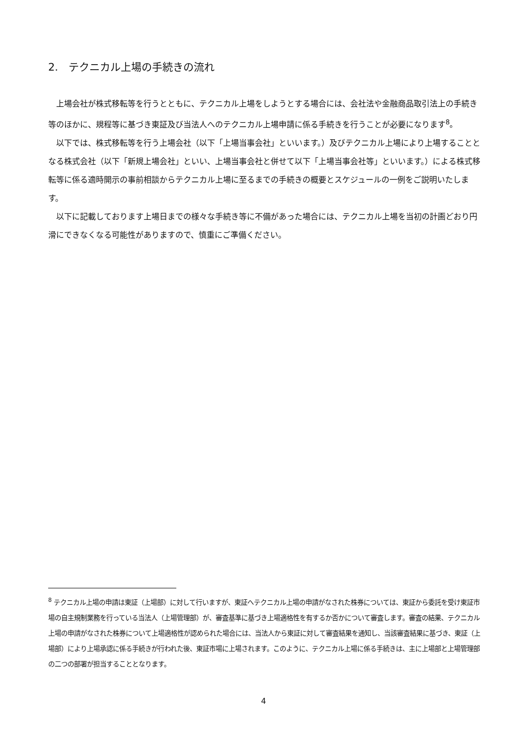2.　テクニカル上場の手続きの流れ
上場会社が株式移転等を行うとともに、テクニカル上場をしようとする場合には、会社法や金融商品取引法上の手続き等のほかに、規程等に基づき東証及び当法人へのテクニカル上場申請に係る手続きを行うことが必要になります<sup>8</sup>。
以下では、株式移転等を行う上場会社（以下「上場当事会社」といいます。）及びテクニカル上場により上場することとなる株式会社（以下「新規上場会社」といい、上場当事会社と併せて以下「上場当事会社等」といいます。）による株式移転等に係る適時開示の事前相談からテクニカル上場に至るまでの手続きの概要とスケジュールの一例をご説明いたします。
以下に記載しております上場日までの様々な手続き等に不備があった場合には、テクニカル上場を当初の計画どおり円滑にできなくなる可能性がありますので、慎重にご準備ください。
<sup>8</sup> テクニカル上場の申請は東証（上場部）に対して行いますが、東証へテクニカル上場の申請がなされた株券については、東証から委託を受け東証市場の自主規制業務を行っている当法人（上場管理部）が、審査基準に基づき上場適格性を有するか否かについて審査します。審査の結果、テクニカル上場の申請がなされた株券について上場適格性が認められた場合には、当法人から東証に対して審査結果を通知し、当該審査結果に基づき、東証（上場部）により上場承認に係る手続きが行われた後、東証市場に上場されます。このように、テクニカル上場に係る手続きは、主に上場部と上場管理部の二つの部署が担当することとなります。
4